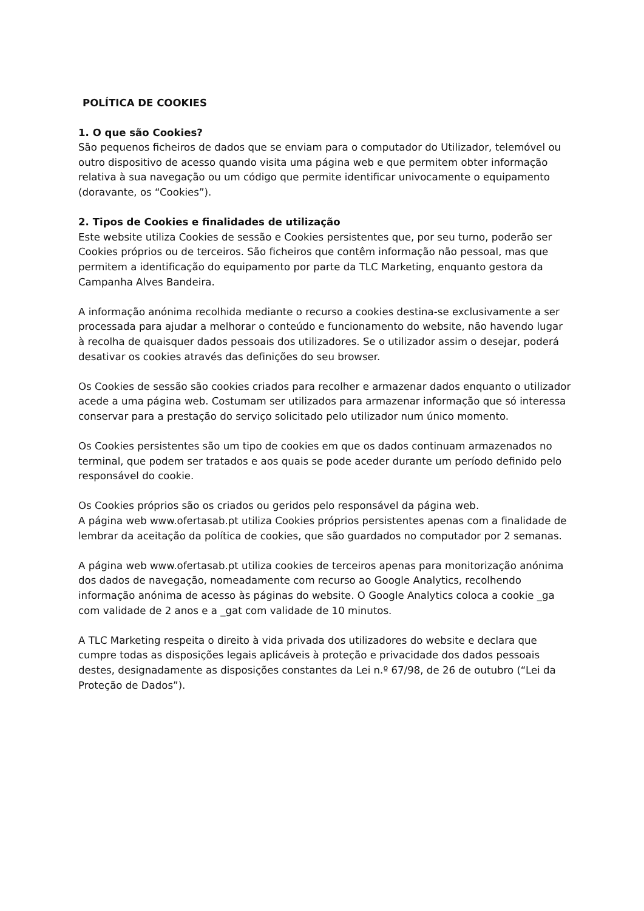POLÍTICA DE COOKIES
1. O que são Cookies?
São pequenos ficheiros de dados que se enviam para o computador do Utilizador, telemóvel ou outro dispositivo de acesso quando visita uma página web e que permitem obter informação relativa à sua navegação ou um código que permite identificar univocamente o equipamento (doravante, os “Cookies”).
2. Tipos de Cookies e finalidades de utilização
Este website utiliza Cookies de sessão e Cookies persistentes que, por seu turno, poderão ser Cookies próprios ou de terceiros. São ficheiros que contêm informação não pessoal, mas que permitem a identificação do equipamento por parte da TLC Marketing, enquanto gestora da Campanha Alves Bandeira.
A informação anónima recolhida mediante o recurso a cookies destina-se exclusivamente a ser processada para ajudar a melhorar o conteúdo e funcionamento do website, não havendo lugar à recolha de quaisquer dados pessoais dos utilizadores. Se o utilizador assim o desejar, poderá desativar os cookies através das definições do seu browser.
Os Cookies de sessão são cookies criados para recolher e armazenar dados enquanto o utilizador acede a uma página web. Costumam ser utilizados para armazenar informação que só interessa conservar para a prestação do serviço solicitado pelo utilizador num único momento.
Os Cookies persistentes são um tipo de cookies em que os dados continuam armazenados no terminal, que podem ser tratados e aos quais se pode aceder durante um período definido pelo responsável do cookie.
Os Cookies próprios são os criados ou geridos pelo responsável da página web.
A página web www.ofertasab.pt utiliza Cookies próprios persistentes apenas com a finalidade de lembrar da aceitação da política de cookies, que são guardados no computador por 2 semanas.
A página web www.ofertasab.pt utiliza cookies de terceiros apenas para monitorização anónima dos dados de navegação, nomeadamente com recurso ao Google Analytics, recolhendo informação anónima de acesso às páginas do website. O Google Analytics coloca a cookie _ga com validade de 2 anos e a _gat com validade de 10 minutos.
A TLC Marketing respeita o direito à vida privada dos utilizadores do website e declara que cumpre todas as disposições legais aplicáveis à proteção e privacidade dos dados pessoais destes, designadamente as disposições constantes da Lei n.º 67/98, de 26 de outubro (“Lei da Proteção de Dados”).